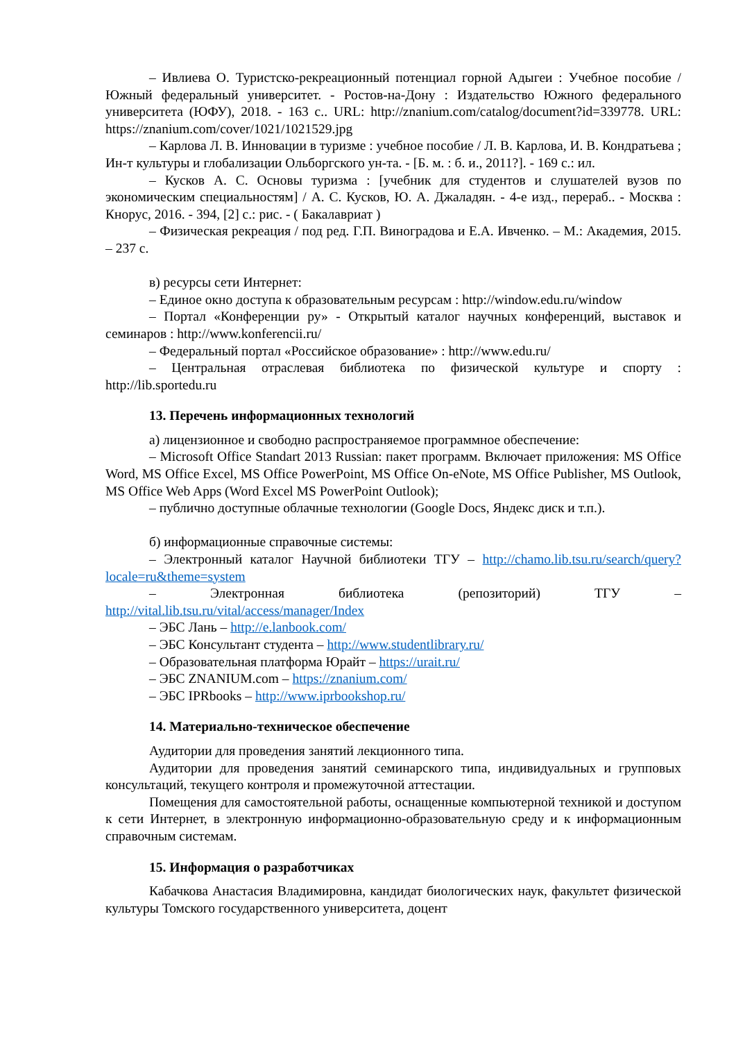– Ивлиева О. Туристско-рекреационный потенциал горной Адыгеи : Учебное пособие / Южный федеральный университет. - Ростов-на-Дону : Издательство Южного федерального университета (ЮФУ), 2018. - 163 с.. URL: http://znanium.com/catalog/document?id=339778. URL: https://znanium.com/cover/1021/1021529.jpg
– Карлова Л. В. Инновации в туризме : учебное пособие / Л. В. Карлова, И. В. Кондратьева ; Ин-т культуры и глобализации Ольборгского ун-та. - [Б. м. : б. и., 2011?]. - 169 с.: ил.
– Кусков А. С. Основы туризма : [учебник для студентов и слушателей вузов по экономическим специальностям] / А. С. Кусков, Ю. А. Джаладян. - 4-е изд., перераб.. - Москва : Кнорус, 2016. - 394, [2] с.: рис. - ( Бакалавриат )
– Физическая рекреация / под ред. Г.П. Виноградова и Е.А. Ивченко. – М.: Академия, 2015. – 237 с.
в) ресурсы сети Интернет:
– Единое окно доступа к образовательным ресурсам : http://window.edu.ru/window
– Портал «Конференции ру» - Открытый каталог научных конференций, выставок и семинаров : http://www.konferencii.ru/
– Федеральный портал «Российское образование» : http://www.edu.ru/
– Центральная отраслевая библиотека по физической культуре и спорту : http://lib.sportedu.ru
13. Перечень информационных технологий
а) лицензионное и свободно распространяемое программное обеспечение:
– Microsoft Office Standart 2013 Russian: пакет программ. Включает приложения: MS Office Word, MS Office Excel, MS Office PowerPoint, MS Office On-eNote, MS Office Publisher, MS Outlook, MS Office Web Apps (Word Excel MS PowerPoint Outlook);
– публично доступные облачные технологии (Google Docs, Яндекс диск и т.п.).
б) информационные справочные системы:
– Электронный каталог Научной библиотеки ТГУ – http://chamo.lib.tsu.ru/search/query?locale=ru&theme=system
– Электронная библиотека (репозиторий) ТГУ – http://vital.lib.tsu.ru/vital/access/manager/Index
– ЭБС Лань – http://e.lanbook.com/
– ЭБС Консультант студента – http://www.studentlibrary.ru/
– Образовательная платформа Юрайт – https://urait.ru/
– ЭБС ZNANIUM.com – https://znanium.com/
– ЭБС IPRbooks – http://www.iprbookshop.ru/
14. Материально-техническое обеспечение
Аудитории для проведения занятий лекционного типа.
Аудитории для проведения занятий семинарского типа, индивидуальных и групповых консультаций, текущего контроля и промежуточной аттестации.
Помещения для самостоятельной работы, оснащенные компьютерной техникой и доступом к сети Интернет, в электронную информационно-образовательную среду и к информационным справочным системам.
15. Информация о разработчиках
Кабачкова Анастасия Владимировна, кандидат биологических наук, факультет физической культуры Томского государственного университета, доцент